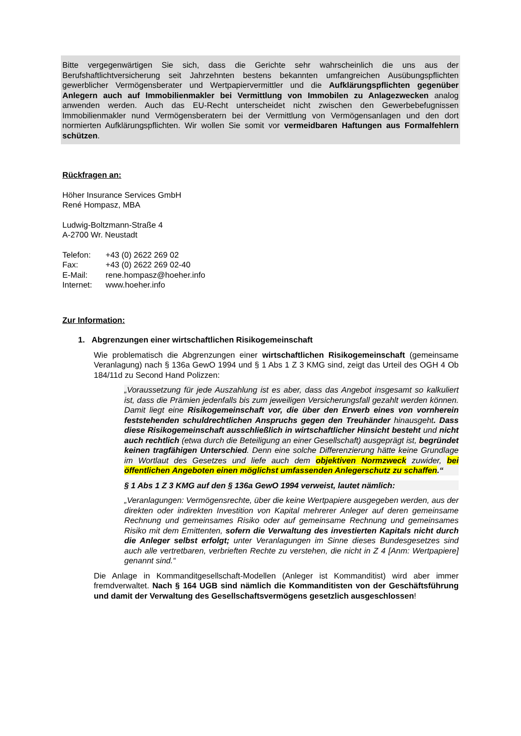Bitte vergegenwärtigen Sie sich, dass die Gerichte sehr wahrscheinlich die uns aus der Berufshaftlichtversicherung seit Jahrzehnten bestens bekannten umfangreichen Ausübungspflichten gewerblicher Vermögensberater und Wertpapiervermittler und die Aufklärungspflichten gegenüber Anlegern auch auf Immobilienmakler bei Vermittlung von Immobilen zu Anlagezwecken analog anwenden werden. Auch das EU-Recht unterscheidet nicht zwischen den Gewerbebefugnissen Immobilienmakler nund Vermögensberatern bei der Vermittlung von Vermögensanlagen und den dort normierten Aufklärungspflichten. Wir wollen Sie somit vor vermeidbaren Haftungen aus Formalfehlern schützen.
Rückfragen an:
Höher Insurance Services GmbH
René Hompasz, MBA
Ludwig-Boltzmann-Straße 4
A-2700 Wr. Neustadt
| Telefon: | +43 (0) 2622 269 02 |
| Fax: | +43 (0) 2622 269 02-40 |
| E-Mail: | rene.hompasz@hoeher.info |
| Internet: | www.hoeher.info |
Zur Information:
1. Abgrenzungen einer wirtschaftlichen Risikogemeinschaft
Wie problematisch die Abgrenzungen einer wirtschaftlichen Risikogemeinschaft (gemeinsame Veranlagung) nach § 136a GewO 1994 und § 1 Abs 1 Z 3 KMG sind, zeigt das Urteil des OGH 4 Ob 184/11d zu Second Hand Polizzen:
„Voraussetzung für jede Auszahlung ist es aber, dass das Angebot insgesamt so kalkuliert ist, dass die Prämien jedenfalls bis zum jeweiligen Versicherungsfall gezahlt werden können. Damit liegt eine Risikogemeinschaft vor, die über den Erwerb eines von vornherein feststehenden schuldrechtlichen Anspruchs gegen den Treuhänder hinausgeht. Dass diese Risikogemeinschaft ausschließlich in wirtschaftlicher Hinsicht besteht und nicht auch rechtlich (etwa durch die Beteiligung an einer Gesellschaft) ausgeprägt ist, begründet keinen tragfähigen Unterschied. Denn eine solche Differenzierung hätte keine Grundlage im Wortlaut des Gesetzes und liefe auch dem objektiven Normzweck zuwider, bei öffentlichen Angeboten einen möglichst umfassenden Anlegerschutz zu schaffen.“
§ 1 Abs 1 Z 3 KMG auf den § 136a GewO 1994 verweist, lautet nämlich:
„Veranlagungen: Vermögensrechte, über die keine Wertpapiere ausgegeben werden, aus der direkten oder indirekten Investition von Kapital mehrerer Anleger auf deren gemeinsame Rechnung und gemeinsames Risiko oder auf gemeinsame Rechnung und gemeinsames Risiko mit dem Emittenten, sofern die Verwaltung des investierten Kapitals nicht durch die Anleger selbst erfolgt; unter Veranlagungen im Sinne dieses Bundesgesetzes sind auch alle vertretbaren, verbrieften Rechte zu verstehen, die nicht in Z 4 [Anm: Wertpapiere] genannt sind.“
Die Anlage in Kommanditgesellschaft-Modellen (Anleger ist Kommanditist) wird aber immer fremdverwaltet. Nach § 164 UGB sind nämlich die Kommanditisten von der Geschäftsführung und damit der Verwaltung des Gesellschaftsvermögens gesetzlich ausgeschlossen!